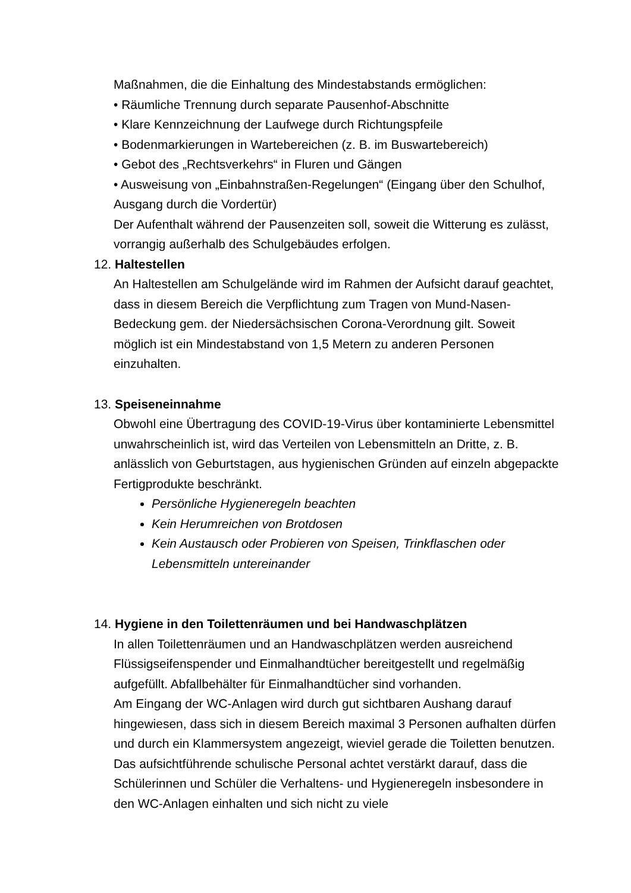Maßnahmen, die die Einhaltung des Mindestabstands ermöglichen:
• Räumliche Trennung durch separate Pausenhof-Abschnitte
• Klare Kennzeichnung der Laufwege durch Richtungspfeile
• Bodenmarkierungen in Wartebereichen (z. B. im Buswartebereich)
• Gebot des „Rechtsverkehrs“ in Fluren und Gängen
• Ausweisung von „Einbahnstraßen-Regelungen“ (Eingang über den Schulhof, Ausgang durch die Vordertür)
Der Aufenthalt während der Pausenzeiten soll, soweit die Witterung es zulässt, vorrangig außerhalb des Schulgebäudes erfolgen.
12. Haltestellen
An Haltestellen am Schulgelände wird im Rahmen der Aufsicht darauf geachtet, dass in diesem Bereich die Verpflichtung zum Tragen von Mund-Nasen-Bedeckung gem. der Niedersächsischen Corona-Verordnung gilt. Soweit möglich ist ein Mindestabstand von 1,5 Metern zu anderen Personen einzuhalten.
13. Speiseneinnahme
Obwohl eine Übertragung des COVID-19-Virus über kontaminierte Lebensmittel unwahrscheinlich ist, wird das Verteilen von Lebensmitteln an Dritte, z. B. anlässlich von Geburtstagen, aus hygienischen Gründen auf einzeln abgepackte Fertigprodukte beschränkt.
Persönliche Hygieneregeln beachten
Kein Herumreichen von Brotdosen
Kein Austausch oder Probieren von Speisen, Trinkflaschen oder Lebensmitteln untereinander
14. Hygiene in den Toilettenräumen und bei Handwaschplätzen
In allen Toilettenräumen und an Handwaschplätzen werden ausreichend Flüssigseifenspender und Einmalhandtücher bereitgestellt und regelmäßig aufgefüllt. Abfallbehälter für Einmalhandtücher sind vorhanden.
Am Eingang der WC-Anlagen wird durch gut sichtbaren Aushang darauf hingewiesen, dass sich in diesem Bereich maximal 3 Personen aufhalten dürfen und durch ein Klammersystem angezeigt, wieviel gerade die Toiletten benutzen.
Das aufsichtführende schulische Personal achtet verstärkt darauf, dass die Schülerinnen und Schüler die Verhaltens- und Hygieneregeln insbesondere in den WC-Anlagen einhalten und sich nicht zu viele